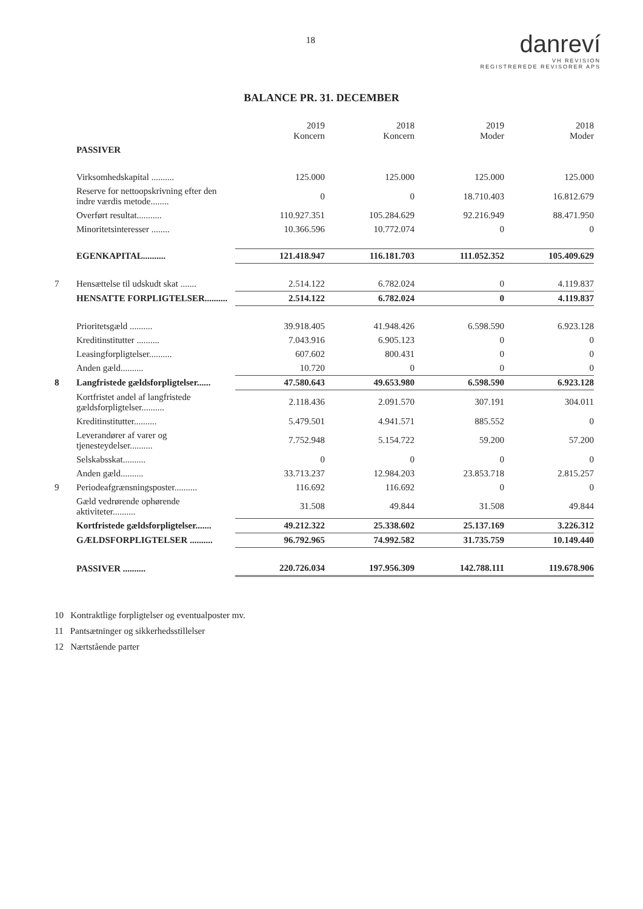18
danreví
VH REVISION
REGISTREREDE REVISORER APS
BALANCE PR. 31. DECEMBER
| | | 2019 Koncern | 2018 Koncern | 2019 Moder | 2018 Moder |
| | PASSIVER | | | | |
| | Virksomhedskapital .......... | 125.000 | 125.000 | 125.000 | 125.000 |
| | Reserve for nettoopskrivning efter den indre værdis metode........ | 0 | 0 | 18.710.403 | 16.812.679 |
| | Overført resultat........... | 110.927.351 | 105.284.629 | 92.216.949 | 88.471.950 |
| | Minoritetsinteresser ........ | 10.366.596 | 10.772.074 | 0 | 0 |
| | EGENKAPITAL.......... | 121.418.947 | 116.181.703 | 111.052.352 | 105.409.629 |
| 7 | Hensættelse til udskudt skat ....... | 2.514.122 | 6.782.024 | 0 | 4.119.837 |
| | HENSATTE FORPLIGTELSER.......... | 2.514.122 | 6.782.024 | 0 | 4.119.837 |
| | Prioritetsgæld .......... | 39.918.405 | 41.948.426 | 6.598.590 | 6.923.128 |
| | Kreditinstitutter .......... | 7.043.916 | 6.905.123 | 0 | 0 |
| | Leasingforpligtelser.......... | 607.602 | 800.431 | 0 | 0 |
| | Anden gæld.......... | 10.720 | 0 | 0 | 0 |
| 8 | Langfristede gældsforpligtelser...... | 47.580.643 | 49.653.980 | 6.598.590 | 6.923.128 |
| | Kortfristet andel af langfristede gældsforpligtelser.......... | 2.118.436 | 2.091.570 | 307.191 | 304.011 |
| | Kreditinstitutter.......... | 5.479.501 | 4.941.571 | 885.552 | 0 |
| | Leverandører af varer og tjenesteydelser.......... | 7.752.948 | 5.154.722 | 59.200 | 57.200 |
| | Selskabsskat.......... | 0 | 0 | 0 | 0 |
| | Anden gæld.......... | 33.713.237 | 12.984.203 | 23.853.718 | 2.815.257 |
| 9 | Periodeafgrænsningsposter.......... | 116.692 | 116.692 | 0 | 0 |
| | Gæld vedrørende ophørende aktiviteter.......... | 31.508 | 49.844 | 31.508 | 49.844 |
| | Kortfristede gældsforpligtelser....... | 49.212.322 | 25.338.602 | 25.137.169 | 3.226.312 |
| | GÆLDSFORPLIGTELSER .......... | 96.792.965 | 74.992.582 | 31.735.759 | 10.149.440 |
| | PASSIVER .......... | 220.726.034 | 197.956.309 | 142.788.111 | 119.678.906 |
10 Kontraktlige forpligtelser og eventualposter mv.
11 Pantsætninger og sikkerhedsstillelser
12 Nærtstående parter